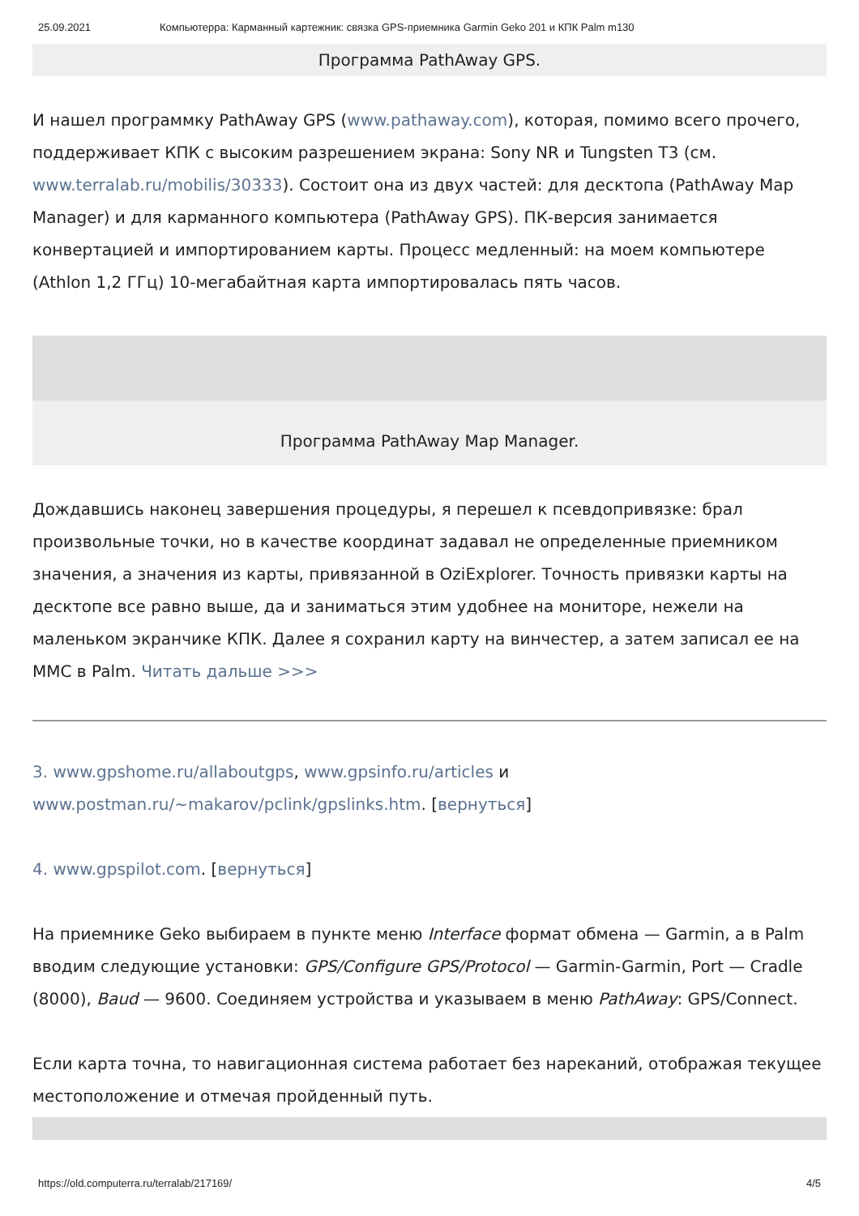25.09.2021 Компьютерра: Карманный картежник: связка GPS-приемника Garmin Geko 201 и КПК Palm m130
Программа PathAway GPS.
И нашел программку PathAway GPS (www.pathaway.com), которая, помимо всего прочего, поддерживает КПК с высоким разрешением экрана: Sony NR и Tungsten T3 (см. www.terralab.ru/mobilis/30333). Состоит она из двух частей: для десктопа (PathAway Map Manager) и для карманного компьютера (PathAway GPS). ПК-версия занимается конвертацией и импортированием карты. Процесс медленный: на моем компьютере (Athlon 1,2 ГГц) 10-мегабайтная карта импортировалась пять часов.
Программа PathAway Map Manager.
Дождавшись наконец завершения процедуры, я перешел к псевдопривязке: брал произвольные точки, но в качестве координат задавал не определенные приемником значения, а значения из карты, привязанной в OziExplorer. Точность привязки карты на десктопе все равно выше, да и заниматься этим удобнее на мониторе, нежели на маленьком экранчике КПК. Далее я сохранил карту на винчестер, а затем записал ее на MMC в Palm. Читать дальше >>>
3. www.gpshome.ru/allaboutgps, www.gpsinfo.ru/articles и www.postman.ru/~makarov/pclink/gpslinks.htm. [вернуться]
4. www.gpspilot.com. [вернуться]
На приемнике Geko выбираем в пункте меню Interface формат обмена — Garmin, а в Palm вводим следующие установки: GPS/Configure GPS/Protocol — Garmin-Garmin, Port — Cradle (8000), Baud — 9600. Соединяем устройства и указываем в меню PathAway: GPS/Connect.
Если карта точна, то навигационная система работает без нареканий, отображая текущее местоположение и отмечая пройденный путь.
https://old.computerra.ru/terralab/217169/ 4/5